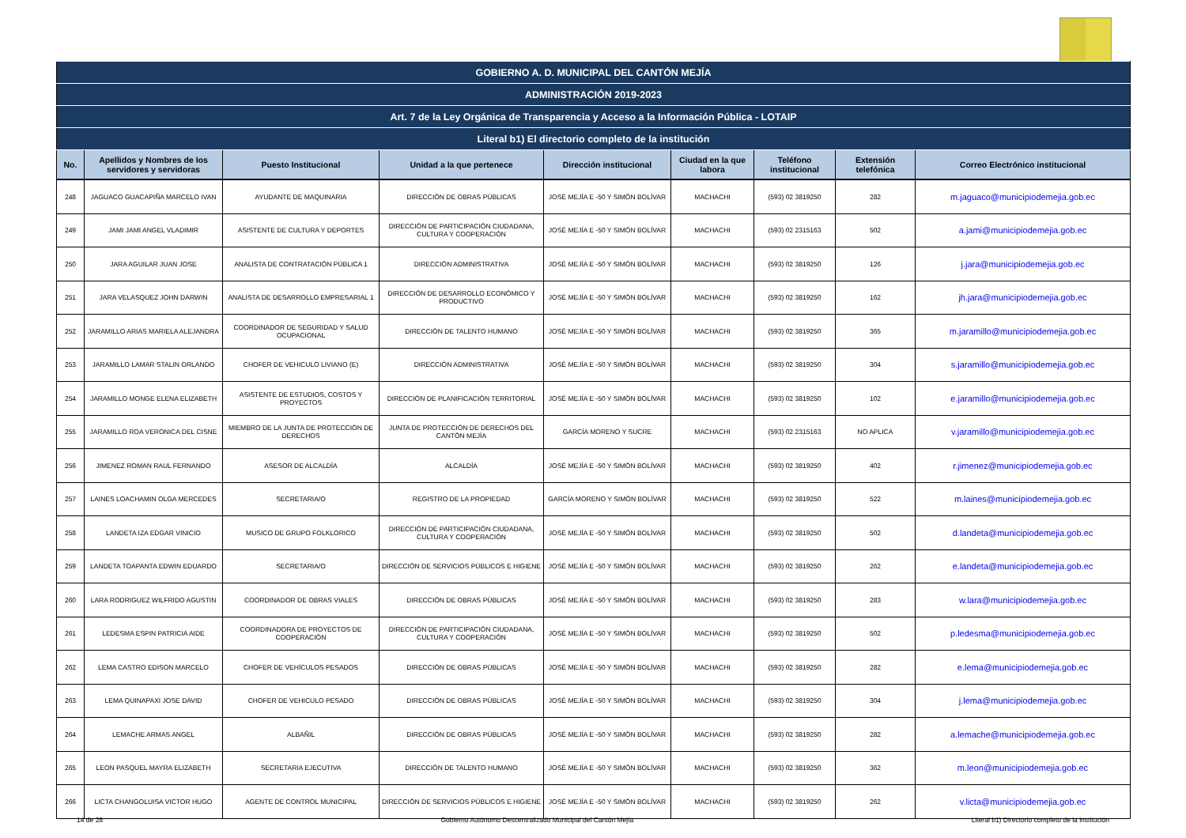| GOBIERNO A. D. MUNICIPAL DEL CANTÓN MEJÍA | | | | | | | | |
| --- | --- | --- | --- | --- | --- | --- | --- | --- |
| ADMINISTRACIÓN 2019-2023 | | | | | | | | |
| Art. 7 de la Ley Orgánica de Transparencia y Acceso a la Información Pública - LOTAIP | | | | | | | | |
| Literal b1) El directorio completo de la institución | | | | | | | | |
| No. | Apellidos y Nombres de los servidores y servidoras | Puesto Institucional | Unidad a la que pertenece | Dirección institucional | Ciudad en la que labora | Teléfono institucional | Extensión telefónica | Correo Electrónico institucional |
| 248 | JAGUACO GUACAPIÑA MARCELO IVAN | AYUDANTE DE MAQUINARIA | DIRECCIÓN DE OBRAS PÚBLICAS | JOSÉ MEJÍA E -50 Y SIMÓN BOLÍVAR | MACHACHI | (593) 02 3819250 | 282 | m.jaguaco@municipiodemejia.gob.ec |
| 249 | JAMI JAMI ANGEL VLADIMIR | ASISTENTE DE CULTURA Y DEPORTES | DIRECCIÓN DE PARTICIPACIÓN CIUDADANA, CULTURA Y COOPERACIÓN | JOSÉ MEJÍA E -50 Y SIMÓN BOLÍVAR | MACHACHI | (593) 02 2315163 | 502 | a.jami@municipiodemejia.gob.ec |
| 250 | JARA AGUILAR JUAN JOSE | ANALISTA DE CONTRATACIÓN PÚBLICA 1 | DIRECCIÓN ADMINISTRATIVA | JOSÉ MEJÍA E -50 Y SIMÓN BOLÍVAR | MACHACHI | (593) 02 3819250 | 126 | j.jara@municipiodemejia.gob.ec |
| 251 | JARA VELASQUEZ JOHN DARWIN | ANALISTA DE DESARROLLO EMPRESARIAL 1 | DIRECCIÓN DE DESARROLLO ECONÓMICO Y PRODUCTIVO | JOSÉ MEJÍA E -50 Y SIMÓN BOLÍVAR | MACHACHI | (593) 02 3819250 | 162 | jh.jara@municipiodemejia.gob.ec |
| 252 | JARAMILLO ARIAS MARIELA ALEJANDRA | COORDINADOR DE SEGURIDAD Y SALUD OCUPACIONAL | DIRECCIÓN DE TALENTO HUMANO | JOSÉ MEJÍA E -50 Y SIMÓN BOLÍVAR | MACHACHI | (593) 02 3819250 | 365 | m.jaramillo@municipiodemejia.gob.ec |
| 253 | JARAMILLO LAMAR STALIN ORLANDO | CHOFER DE VEHICULO LIVIANO (E) | DIRECCIÓN ADMINISTRATIVA | JOSÉ MEJÍA E -50 Y SIMÓN BOLÍVAR | MACHACHI | (593) 02 3819250 | 304 | s.jaramillo@municipiodemejia.gob.ec |
| 254 | JARAMILLO MONGE ELENA ELIZABETH | ASISTENTE DE ESTUDIOS, COSTOS Y PROYECTOS | DIRECCIÓN DE PLANIFICACIÓN TERRITORIAL | JOSÉ MEJÍA E -50 Y SIMÓN BOLÍVAR | MACHACHI | (593) 02 3819250 | 102 | e.jaramillo@municipiodemejia.gob.ec |
| 255 | JARAMILLO ROA VERONICA DEL CISNE | MIEMBRO DE LA JUNTA DE PROTECCIÓN DE DERECHOS | JUNTA DE PROTECCIÓN DE DERECHOS DEL CANTÓN MEJÍA | GARCÍA MORENO Y SUCRE | MACHACHI | (593) 02 2315163 | NO APLICA | v.jaramillo@municipiodemejia.gob.ec |
| 256 | JIMENEZ ROMAN RAUL FERNANDO | ASESOR DE ALCALDÍA | ALCALDÍA | JOSÉ MEJÍA E -50 Y SIMÓN BOLÍVAR | MACHACHI | (593) 02 3819250 | 402 | r.jimenez@municipiodemejia.gob.ec |
| 257 | LAINES LOACHAMIN OLGA MERCEDES | SECRETARIA/O | REGISTRO DE LA PROPIEDAD | GARCÍA MORENO Y SIMÓN BOLÍVAR | MACHACHI | (593) 02 3819250 | 522 | m.laines@municipiodemejia.gob.ec |
| 258 | LANDETA IZA EDGAR VINICIO | MUSICO DE GRUPO FOLKLORICO | DIRECCIÓN DE PARTICIPACIÓN CIUDADANA, CULTURA Y COOPERACIÓN | JOSÉ MEJÍA E -50 Y SIMÓN BOLÍVAR | MACHACHI | (593) 02 3819250 | 502 | d.landeta@municipiodemejia.gob.ec |
| 259 | LANDETA TOAPANTA EDWIN EDUARDO | SECRETARIA/O | DIRECCIÓN DE SERVICIOS PÚBLICOS E HIGIENE | JOSÉ MEJÍA E -50 Y SIMÓN BOLÍVAR | MACHACHI | (593) 02 3819250 | 262 | e.landeta@municipiodemejia.gob.ec |
| 260 | LARA RODRIGUEZ WILFRIDO AGUSTIN | COORDINADOR DE OBRAS VIALES | DIRECCIÓN DE OBRAS PÚBLICAS | JOSÉ MEJÍA E -50 Y SIMÓN BOLÍVAR | MACHACHI | (593) 02 3819250 | 283 | w.lara@municipiodemejia.gob.ec |
| 261 | LEDESMA ESPIN PATRICIA AIDE | COORDINADORA DE PROYECTOS DE COOPERACIÓN | DIRECCIÓN DE PARTICIPACIÓN CIUDADANA, CULTURA Y COOPERACIÓN | JOSÉ MEJÍA E -50 Y SIMÓN BOLÍVAR | MACHACHI | (593) 02 3819250 | 502 | p.ledesma@municipiodemejia.gob.ec |
| 262 | LEMA CASTRO EDISON MARCELO | CHOFER DE VEHÍCULOS PESADOS | DIRECCIÓN DE OBRAS PÚBLICAS | JOSÉ MEJÍA E -50 Y SIMÓN BOLÍVAR | MACHACHI | (593) 02 3819250 | 282 | e.lema@municipiodemejia.gob.ec |
| 263 | LEMA QUINAPAXI JOSE DAVID | CHOFER DE VEHICULO PESADO | DIRECCIÓN DE OBRAS PÚBLICAS | JOSÉ MEJÍA E -50 Y SIMÓN BOLÍVAR | MACHACHI | (593) 02 3819250 | 304 | j.lema@municipiodemejia.gob.ec |
| 264 | LEMACHE ARMAS ANGEL | ALBAÑIL | DIRECCIÓN DE OBRAS PÚBLICAS | JOSÉ MEJÍA E -50 Y SIMÓN BOLÍVAR | MACHACHI | (593) 02 3819250 | 282 | a.lemache@municipiodemejia.gob.ec |
| 265 | LEON PASQUEL MAYRA ELIZABETH | SECRETARIA EJECUTIVA | DIRECCIÓN DE TALENTO HUMANO | JOSÉ MEJÍA E -50 Y SIMÓN BOLÍVAR | MACHACHI | (593) 02 3819250 | 362 | m.leon@municipiodemejia.gob.ec |
| 266 | LICTA CHANGOLUISA VICTOR HUGO | AGENTE DE CONTROL MUNICIPAL | DIRECCIÓN DE SERVICIOS PÚBLICOS E HIGIENE | JOSÉ MEJÍA E -50 Y SIMÓN BOLÍVAR | MACHACHI | (593) 02 3819250 | 262 | v.licta@municipiodemejia.gob.ec |
14 de 28 Gobierno Autónomo Descentralizado Municipal del Cantón Mejía Literal b1) Directorio completo de la institución